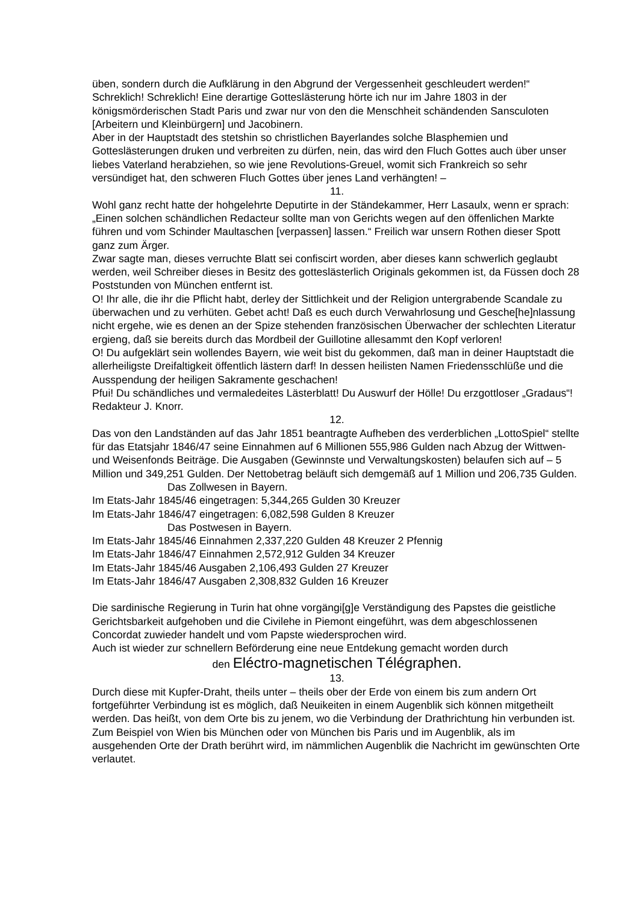üben, sondern durch die Aufklärung in den Abgrund der Vergessenheit geschleudert werden!“
Schreklich! Schreklich! Eine derartige Gotteslästerung hörte ich nur im Jahre 1803 in der königsmörderischen Stadt Paris und zwar nur von den die Menschheit schändenden Sansculoten [Arbeitern und Kleinbürgern] und Jacobinern.
Aber in der Hauptstadt des stetshin so christlichen Bayerlandes solche Blasphemien und Gotteslästerungen druken und verbreiten zu dürfen, nein, das wird den Fluch Gottes auch über unser liebes Vaterland herabziehen, so wie jene Revolutions-Greuel, womit sich Frankreich so sehr versündiget hat, den schweren Fluch Gottes über jenes Land verhängten! –
11.
Wohl ganz recht hatte der hohgelehrte Deputirte in der Ständekammer, Herr Lasaulx, wenn er sprach: „Einen solchen schändlichen Redacteur sollte man von Gerichts wegen auf den öffenlichen Markte führen und vom Schinder Maultaschen [verpassen] lassen.“ Freilich war unsern Rothen dieser Spott ganz zum Ärger.
Zwar sagte man, dieses verruchte Blatt sei confiscirt worden, aber dieses kann schwerlich geglaubt werden, weil Schreiber dieses in Besitz des gotteslästerlich Originals gekommen ist, da Füssen doch 28 Poststunden von München entfernt ist.
O! Ihr alle, die ihr die Pflicht habt, derley der Sittlichkeit und der Religion untergrabende Scandale zu überwachen und zu verhüten. Gebet acht! Daß es euch durch Verwahrlosung und Gesche[he]nlassung nicht ergehe, wie es denen an der Spize stehenden französischen Überwacher der schlechten Literatur ergieng, daß sie bereits durch das Mordbeil der Guillotine allesammt den Kopf verloren!
O! Du aufgeklärt sein wollendes Bayern, wie weit bist du gekommen, daß man in deiner Hauptstadt die allerheiligste Dreifaltigkeit öffentlich lästern darf! In dessen heilisten Namen Friedensschlüße und die Ausspendung der heiligen Sakramente geschachen!
Pfui! Du schändliches und vermaledeites Lästerblatt! Du Auswurf der Hölle! Du erzgottloser „Gradaus“! Redakteur J. Knorr.
12.
Das von den Landständen auf das Jahr 1851 beantragte Aufheben des verderblichen „LottoSpiel“ stellte für das Etatsjahr 1846/47 seine Einnahmen auf 6 Millionen 555,986 Gulden nach Abzug der Wittwen- und Weisenfonds Beiträge. Die Ausgaben (Gewinnste und Verwaltungskosten) belaufen sich auf – 5 Million und 349,251 Gulden. Der Nettobetrag beläuft sich demgemäß auf 1 Million und 206,735 Gulden.
Das Zollwesen in Bayern.
Im Etats-Jahr 1845/46 eingetragen: 5,344,265 Gulden 30 Kreuzer
Im Etats-Jahr 1846/47 eingetragen: 6,082,598 Gulden 8 Kreuzer
Das Postwesen in Bayern.
Im Etats-Jahr 1845/46 Einnahmen 2,337,220 Gulden 48 Kreuzer 2 Pfennig
Im Etats-Jahr 1846/47 Einnahmen 2,572,912 Gulden 34 Kreuzer
Im Etats-Jahr 1845/46 Ausgaben 2,106,493 Gulden 27 Kreuzer
Im Etats-Jahr 1846/47 Ausgaben 2,308,832 Gulden 16 Kreuzer
Die sardinische Regierung in Turin hat ohne vorgängi[g]e Verständigung des Papstes die geistliche Gerichtsbarkeit aufgehoben und die Civilehe in Piemont eingeführt, was dem abgeschlossenen Concordat zuwieder handelt und vom Papste wiedersprochen wird.
Auch ist wieder zur schnellern Beförderung eine neue Entdekung gemacht worden durch
den Eléctro-magnetischen Télégraphen.
13.
Durch diese mit Kupfer-Draht, theils unter – theils ober der Erde von einem bis zum andern Ort fortgeführter Verbindung ist es möglich, daß Neuikeiten in einem Augenblik sich können mitgetheilt werden. Das heißt, von dem Orte bis zu jenem, wo die Verbindung der Drathrichtung hin verbunden ist. Zum Beispiel von Wien bis München oder von München bis Paris und im Augenblik, als im ausgehenden Orte der Drath berührt wird, im nämmlichen Augenblik die Nachricht im gewünschten Orte verlautet.